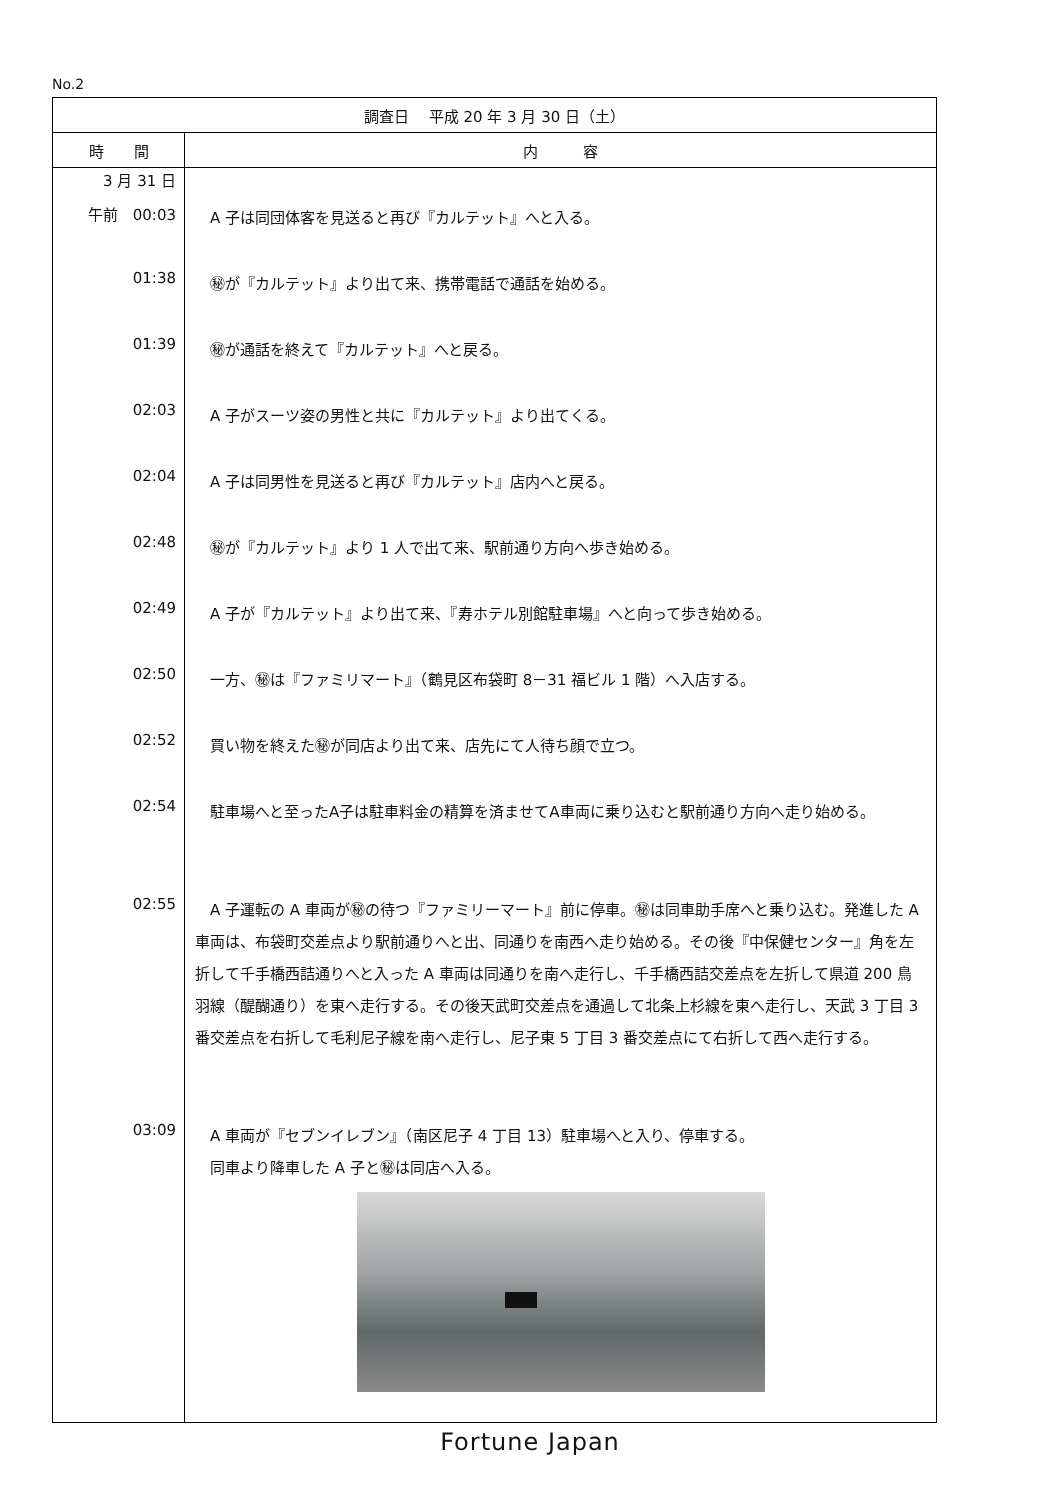No.2
| 調査日 平成 20 年 3 月 30 日（土） | |
| --- | --- |
| 時 間 | 内 容 |
| 3 月 31 日 | |
| 午前 00:03 | A 子は同団体客を見送ると再び『カルテット』へと入る。 |
| 01:38 | ㊙が『カルテット』より出て来、携帯電話で通話を始める。 |
| 01:39 | ㊙が通話を終えて『カルテット』へと戻る。 |
| 02:03 | A 子がスーツ姿の男性と共に『カルテット』より出てくる。 |
| 02:04 | A 子は同男性を見送ると再び『カルテット』店内へと戻る。 |
| 02:48 | ㊙が『カルテット』より 1 人で出て来、駅前通り方向へ歩き始める。 |
| 02:49 | A 子が『カルテット』より出て来、『寿ホテル別館駐車場』へと向って歩き始める。 |
| 02:50 | 一方、㊙は『ファミリマート』（鶴見区布袋町 8－31 福ビル 1 階）へ入店する。 |
| 02:52 | 買い物を終えた㊙が同店より出て来、店先にて人待ち顔で立つ。 |
| 02:54 | 駐車場へと至ったA子は駐車料金の精算を済ませてA車両に乗り込むと駅前通り方向へ走り始める。 |
| 02:55 | A 子運転の A 車両が㊙の待つ『ファミリーマート』前に停車。㊙は同車助手席へと乗り込む。発進した A 車両は、布袋町交差点より駅前通りへと出、同通りを南西へ走り始める。その後『中保健センター』角を左折して千手橋西詰通りへと入った A 車両は同通りを南へ走行し、千手橋西詰交差点を左折して県道 200 鳥羽線（醍醐通り）を東へ走行する。その後天武町交差点を通過して北条上杉線を東へ走行し、天武 3 丁目 3 番交差点を右折して毛利尼子線を南へ走行し、尼子東 5 丁目 3 番交差点にて右折して西へ走行する。 |
| 03:09 | A 車両が『セブンイレブン』（南区尼子 4 丁目 13）駐車場へと入り、停車する。 同車より降車した A 子と㊙は同店へ入る。 |
Fortune Japan